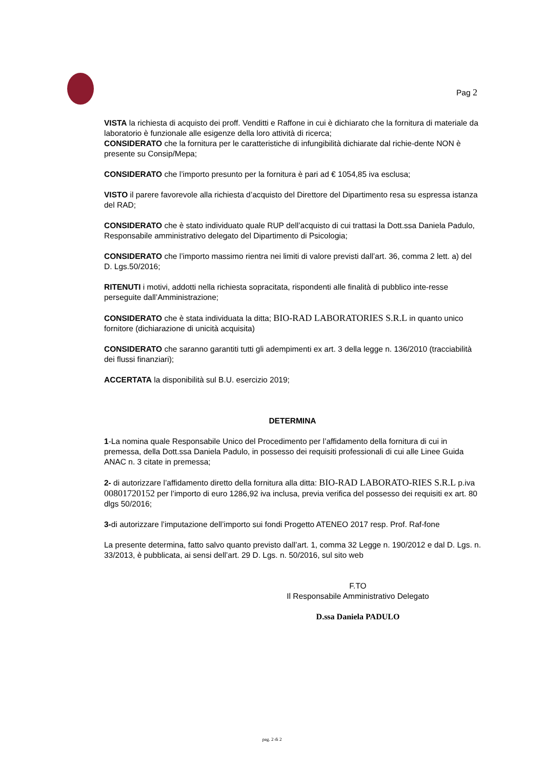Pag 2
VISTA la richiesta di acquisto dei proff. Venditti e Raffone in cui è dichiarato che la fornitura di materiale da laboratorio è funzionale alle esigenze della loro attività di ricerca;
CONSIDERATO che la fornitura per le caratteristiche di infungibilità dichiarate dal richie-dente NON è presente su Consip/Mepa;
CONSIDERATO che l’importo presunto per la fornitura è pari ad € 1054,85 iva esclusa;
VISTO il parere favorevole alla richiesta d’acquisto del Direttore del Dipartimento resa su espressa istanza del RAD;
CONSIDERATO che è stato individuato quale RUP dell’acquisto di cui trattasi la Dott.ssa Daniela Padulo, Responsabile amministrativo delegato del Dipartimento di Psicologia;
CONSIDERATO che l’importo massimo rientra nei limiti di valore previsti dall’art. 36, comma 2 lett. a) del D. Lgs.50/2016;
RITENUTI i motivi, addotti nella richiesta sopracitata, rispondenti alle finalità di pubblico inte-resse perseguite dall’Amministrazione;
CONSIDERATO che è stata individuata la ditta; BIO-RAD LABORATORIES S.R.L in quanto unico fornitore (dichiarazione di unicità acquisita)
CONSIDERATO che saranno garantiti tutti gli adempimenti ex art. 3 della legge n. 136/2010 (tracciabilità dei flussi finanziari);
ACCERTATA la disponibilità sul B.U. esercizio 2019;
DETERMINA
1-La nomina quale Responsabile Unico del Procedimento per l’affidamento della fornitura di cui in premessa, della Dott.ssa Daniela Padulo, in possesso dei requisiti professionali di cui alle Linee Guida ANAC n. 3 citate in premessa;
2- di autorizzare l’affidamento diretto della fornitura alla ditta: BIO-RAD LABORATO-RIES S.R.L p.iva 00801720152 per l’importo di euro 1286,92 iva inclusa, previa verifica del possesso dei requisiti ex art. 80 dlgs 50/2016;
3-di autorizzare l’imputazione dell’importo sui fondi Progetto ATENEO 2017 resp. Prof. Raf-fone
La presente determina, fatto salvo quanto previsto dall’art. 1, comma 32 Legge n. 190/2012 e dal D. Lgs. n. 33/2013, è pubblicata, ai sensi dell’art. 29 D. Lgs. n. 50/2016, sul sito web
F.TO
Il Responsabile Amministrativo Delegato
D.ssa Daniela PADULO
pag. 2 di 2